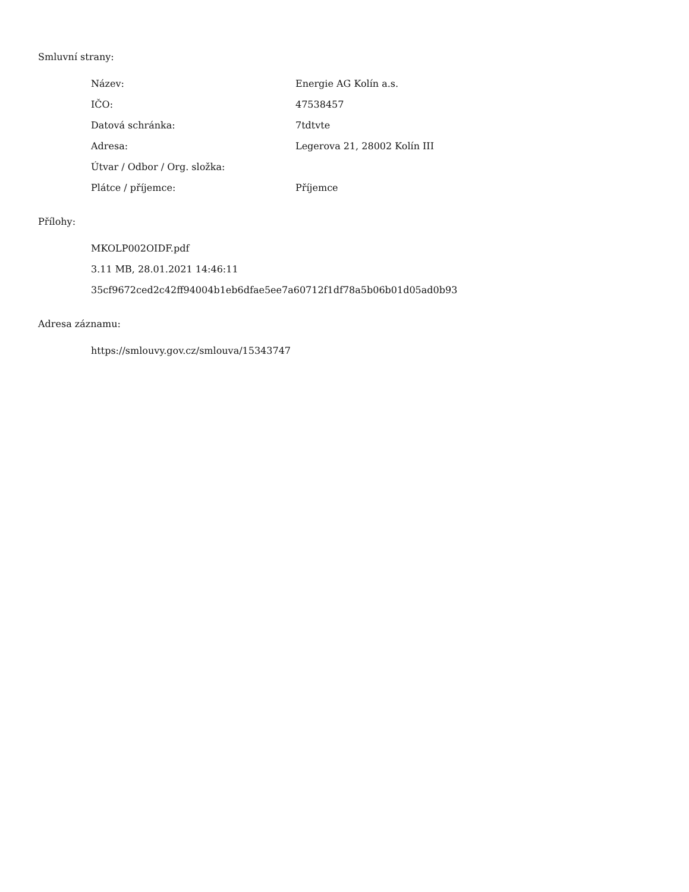Smluvní strany:
| Název: | Energie AG Kolín a.s. |
| IČO: | 47538457 |
| Datová schránka: | 7tdtvte |
| Adresa: | Legerova 21, 28002 Kolín III |
| Útvar / Odbor / Org. složka: | |
| Plátce / příjemce: | Příjemce |
Přílohy:
MKOLP002OIDF.pdf
3.11 MB, 28.01.2021 14:46:11
35cf9672ced2c42ff94004b1eb6dfae5ee7a60712f1df78a5b06b01d05ad0b93
Adresa záznamu:
https://smlouvy.gov.cz/smlouva/15343747